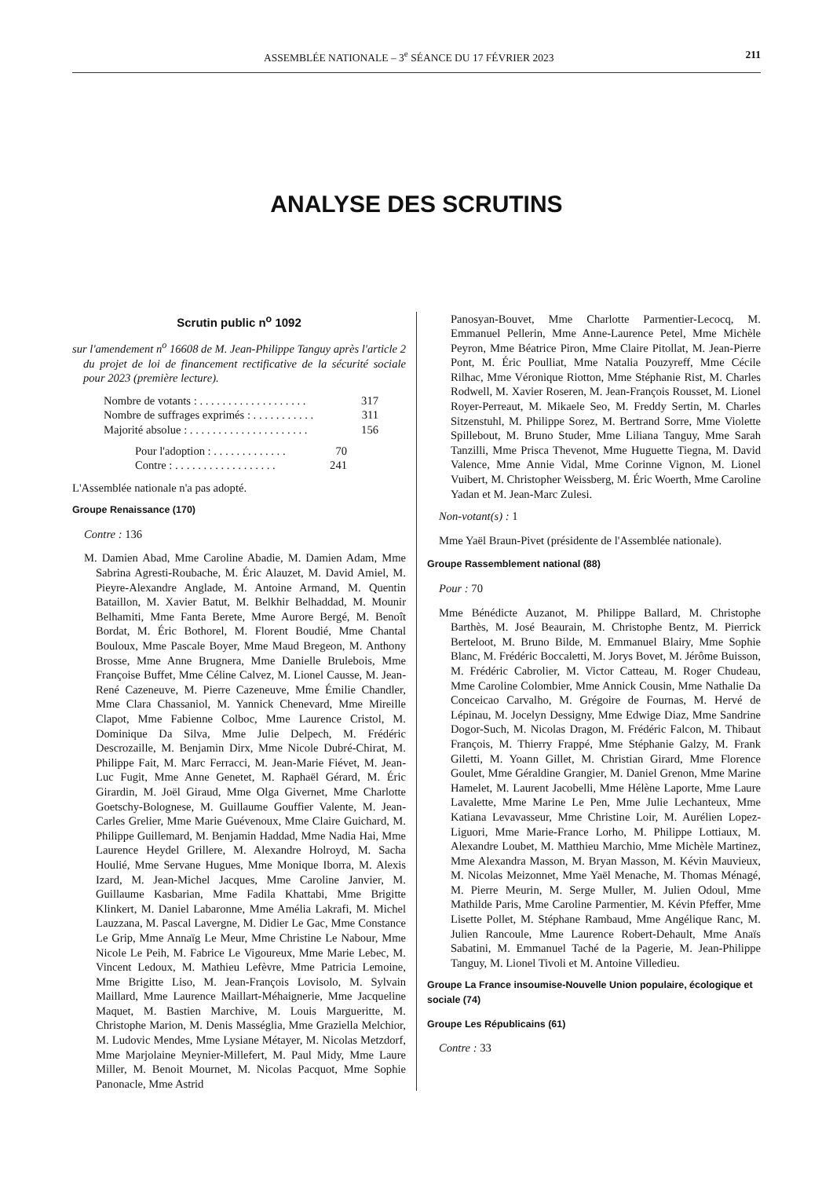ASSEMBLÉE NATIONALE – 3<sup>e</sup> SÉANCE DU 17 FÉVRIER 2023 211
ANALYSE DES SCRUTINS
Scrutin public n<sup>o</sup> 1092
sur l'amendement n<sup>o</sup> 16608 de M. Jean-Philippe Tanguy après l'article 2 du projet de loi de financement rectificative de la sécurité sociale pour 2023 (première lecture).
Nombre de votants : . . . . . . . . . . . . . . . . . . . 317
Nombre de suffrages exprimés : . . . . . . . . . . . 311
Majorité absolue : . . . . . . . . . . . . . . . . . . . . . 156
Pour l'adoption : . . . . . . . . . . . . . 70
Contre : . . . . . . . . . . . . . . . . . . 241
L'Assemblée nationale n'a pas adopté.
Groupe Renaissance (170)
Contre : 136
M. Damien Abad, Mme Caroline Abadie, M. Damien Adam, Mme Sabrina Agresti-Roubache, M. Éric Alauzet, M. David Amiel, M. Pieyre-Alexandre Anglade, M. Antoine Armand, M. Quentin Bataillon, M. Xavier Batut, M. Belkhir Belhaddad, M. Mounir Belhamiti, Mme Fanta Berete, Mme Aurore Bergé, M. Benoît Bordat, M. Éric Bothorel, M. Florent Boudié, Mme Chantal Bouloux, Mme Pascale Boyer, Mme Maud Bregeon, M. Anthony Brosse, Mme Anne Brugnera, Mme Danielle Brulebois, Mme Françoise Buffet, Mme Céline Calvez, M. Lionel Causse, M. Jean-René Cazeneuve, M. Pierre Cazeneuve, Mme Émilie Chandler, Mme Clara Chassaniol, M. Yannick Chenevard, Mme Mireille Clapot, Mme Fabienne Colboc, Mme Laurence Cristol, M. Dominique Da Silva, Mme Julie Delpech, M. Frédéric Descrozaille, M. Benjamin Dirx, Mme Nicole Dubré-Chirat, M. Philippe Fait, M. Marc Ferracci, M. Jean-Marie Fiévet, M. Jean-Luc Fugit, Mme Anne Genetet, M. Raphaël Gérard, M. Éric Girardin, M. Joël Giraud, Mme Olga Givernet, Mme Charlotte Goetschy-Bolognese, M. Guillaume Gouffier Valente, M. Jean-Carles Grelier, Mme Marie Guévenoux, Mme Claire Guichard, M. Philippe Guillemard, M. Benjamin Haddad, Mme Nadia Hai, Mme Laurence Heydel Grillere, M. Alexandre Holroyd, M. Sacha Houlié, Mme Servane Hugues, Mme Monique Iborra, M. Alexis Izard, M. Jean-Michel Jacques, Mme Caroline Janvier, M. Guillaume Kasbarian, Mme Fadila Khattabi, Mme Brigitte Klinkert, M. Daniel Labaronne, Mme Amélia Lakrafi, M. Michel Lauzzana, M. Pascal Lavergne, M. Didier Le Gac, Mme Constance Le Grip, Mme Annaïg Le Meur, Mme Christine Le Nabour, Mme Nicole Le Peih, M. Fabrice Le Vigoureux, Mme Marie Lebec, M. Vincent Ledoux, M. Mathieu Lefèvre, Mme Patricia Lemoine, Mme Brigitte Liso, M. Jean-François Lovisolo, M. Sylvain Maillard, Mme Laurence Maillart-Méhaignerie, Mme Jacqueline Maquet, M. Bastien Marchive, M. Louis Margueritte, M. Christophe Marion, M. Denis Masséglia, Mme Graziella Melchior, M. Ludovic Mendes, Mme Lysiane Métayer, M. Nicolas Metzdorf, Mme Marjolaine Meynier-Millefert, M. Paul Midy, Mme Laure Miller, M. Benoit Mournet, M. Nicolas Pacquot, Mme Sophie Panonacle, Mme Astrid
Panosyan-Bouvet, Mme Charlotte Parmentier-Lecocq, M. Emmanuel Pellerin, Mme Anne-Laurence Petel, Mme Michèle Peyron, Mme Béatrice Piron, Mme Claire Pitollat, M. Jean-Pierre Pont, M. Éric Poulliat, Mme Natalia Pouzyreff, Mme Cécile Rilhac, Mme Véronique Riotton, Mme Stéphanie Rist, M. Charles Rodwell, M. Xavier Roseren, M. Jean-François Rousset, M. Lionel Royer-Perreaut, M. Mikaele Seo, M. Freddy Sertin, M. Charles Sitzenstuhl, M. Philippe Sorez, M. Bertrand Sorre, Mme Violette Spillebout, M. Bruno Studer, Mme Liliana Tanguy, Mme Sarah Tanzilli, Mme Prisca Thevenot, Mme Huguette Tiegna, M. David Valence, Mme Annie Vidal, Mme Corinne Vignon, M. Lionel Vuibert, M. Christopher Weissberg, M. Éric Woerth, Mme Caroline Yadan et M. Jean-Marc Zulesi.
Non-votant(s) : 1
Mme Yaël Braun-Pivet (présidente de l'Assemblée nationale).
Groupe Rassemblement national (88)
Pour : 70
Mme Bénédicte Auzanot, M. Philippe Ballard, M. Christophe Barthès, M. José Beaurain, M. Christophe Bentz, M. Pierrick Berteloot, M. Bruno Bilde, M. Emmanuel Blairy, Mme Sophie Blanc, M. Frédéric Boccaletti, M. Jorys Bovet, M. Jérôme Buisson, M. Frédéric Cabrolier, M. Victor Catteau, M. Roger Chudeau, Mme Caroline Colombier, Mme Annick Cousin, Mme Nathalie Da Conceicao Carvalho, M. Grégoire de Fournas, M. Hervé de Lépinau, M. Jocelyn Dessigny, Mme Edwige Diaz, Mme Sandrine Dogor-Such, M. Nicolas Dragon, M. Frédéric Falcon, M. Thibaut François, M. Thierry Frappé, Mme Stéphanie Galzy, M. Frank Giletti, M. Yoann Gillet, M. Christian Girard, Mme Florence Goulet, Mme Géraldine Grangier, M. Daniel Grenon, Mme Marine Hamelet, M. Laurent Jacobelli, Mme Hélène Laporte, Mme Laure Lavalette, Mme Marine Le Pen, Mme Julie Lechanteux, Mme Katiana Levavasseur, Mme Christine Loir, M. Aurélien Lopez-Liguori, Mme Marie-France Lorho, M. Philippe Lottiaux, M. Alexandre Loubet, M. Matthieu Marchio, Mme Michèle Martinez, Mme Alexandra Masson, M. Bryan Masson, M. Kévin Mauvieux, M. Nicolas Meizonnet, Mme Yaël Menache, M. Thomas Ménagé, M. Pierre Meurin, M. Serge Muller, M. Julien Odoul, Mme Mathilde Paris, Mme Caroline Parmentier, M. Kévin Pfeffer, Mme Lisette Pollet, M. Stéphane Rambaud, Mme Angélique Ranc, M. Julien Rancoule, Mme Laurence Robert-Dehault, Mme Anaïs Sabatini, M. Emmanuel Taché de la Pagerie, M. Jean-Philippe Tanguy, M. Lionel Tivoli et M. Antoine Villedieu.
Groupe La France insoumise-Nouvelle Union populaire, écologique et sociale (74)
Groupe Les Républicains (61)
Contre : 33